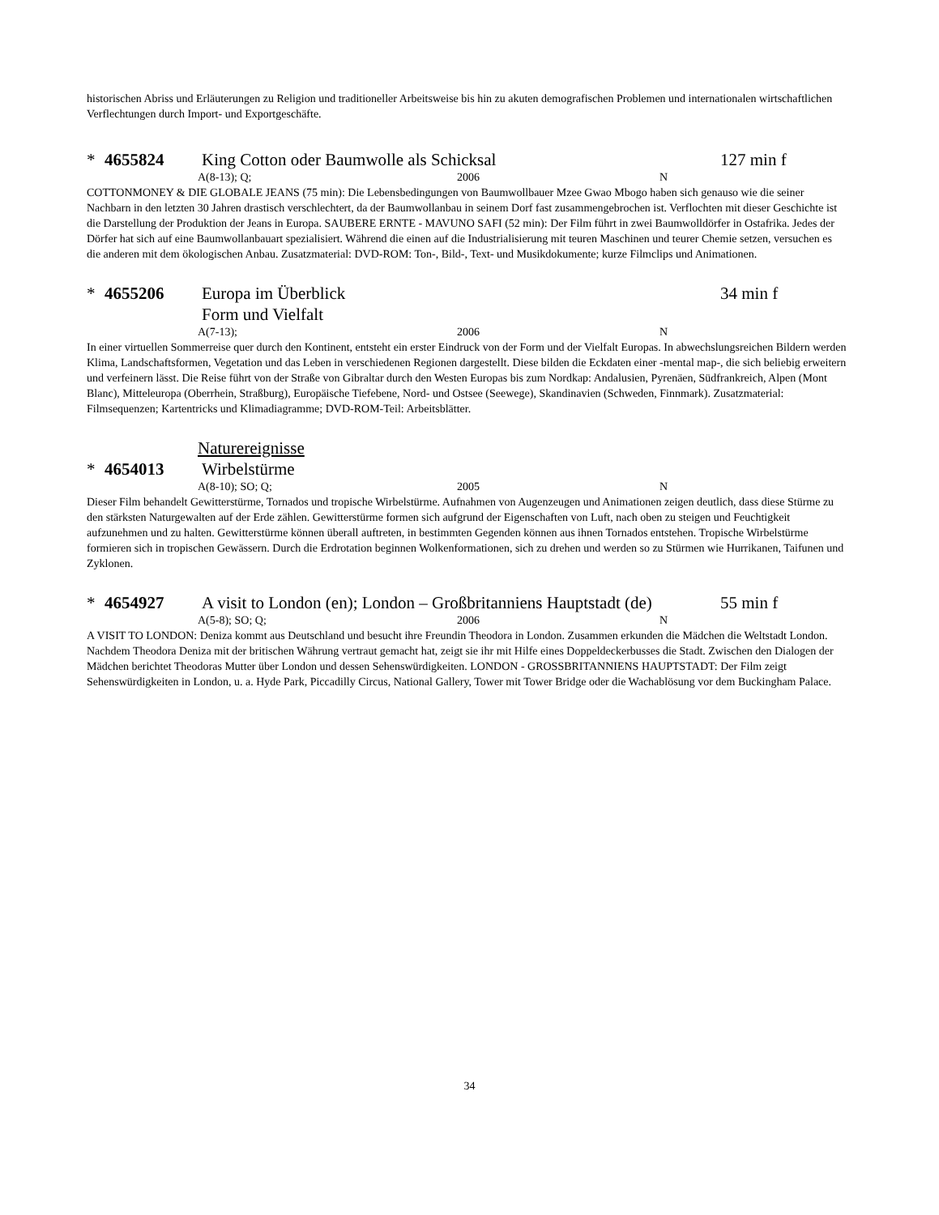historischen Abriss und Erläuterungen zu Religion und traditioneller Arbeitsweise bis hin zu akuten demografischen Problemen und internationalen wirtschaftlichen Verflechtungen durch Import- und Exportgeschäfte.
* 4655824 King Cotton oder Baumwolle als Schicksal 127 min f
A(8-13); Q; 2006 N
COTTONMONEY & DIE GLOBALE JEANS (75 min): Die Lebensbedingungen von Baumwollbauer Mzee Gwao Mbogo haben sich genauso wie die seiner Nachbarn in den letzten 30 Jahren drastisch verschlechtert, da der Baumwollanbau in seinem Dorf fast zusammengebrochen ist. Verflochten mit dieser Geschichte ist die Darstellung der Produktion der Jeans in Europa. SAUBERE ERNTE - MAVUNO SAFI (52 min): Der Film führt in zwei Baumwolldörfer in Ostafrika. Jedes der Dörfer hat sich auf eine Baumwollanbauart spezialisiert. Während die einen auf die Industrialisierung mit teuren Maschinen und teurer Chemie setzen, versuchen es die anderen mit dem ökologischen Anbau. Zusatzmaterial: DVD-ROM: Ton-, Bild-, Text- und Musikdokumente; kurze Filmclips und Animationen.
* 4655206 Europa im Überblick 34 min f
Form und Vielfalt
A(7-13); 2006 N
In einer virtuellen Sommerreise quer durch den Kontinent, entsteht ein erster Eindruck von der Form und der Vielfalt Europas. In abwechslungsreichen Bildern werden Klima, Landschaftsformen, Vegetation und das Leben in verschiedenen Regionen dargestellt. Diese bilden die Eckdaten einer -mental map-, die sich beliebig erweitern und verfeinern lässt. Die Reise führt von der Straße von Gibraltar durch den Westen Europas bis zum Nordkap: Andalusien, Pyrenäen, Südfrankreich, Alpen (Mont Blanc), Mitteleuropa (Oberrhein, Straßburg), Europäische Tiefebene, Nord- und Ostsee (Seewege), Skandinavien (Schweden, Finnmark). Zusatzmaterial: Filmsequenzen; Kartentricks und Klimadiagramme; DVD-ROM-Teil: Arbeitsblätter.
Naturereignisse
* 4654013 Wirbelstürme
A(8-10); SO; Q; 2005 N
Dieser Film behandelt Gewitterstürme, Tornados und tropische Wirbelstürme. Aufnahmen von Augenzeugen und Animationen zeigen deutlich, dass diese Stürme zu den stärksten Naturgewalten auf der Erde zählen. Gewitterstürme formen sich aufgrund der Eigenschaften von Luft, nach oben zu steigen und Feuchtigkeit aufzunehmen und zu halten. Gewitterstürme können überall auftreten, in bestimmten Gegenden können aus ihnen Tornados entstehen. Tropische Wirbelstürme formieren sich in tropischen Gewässern. Durch die Erdrotation beginnen Wolkenformationen, sich zu drehen und werden so zu Stürmen wie Hurrikanen, Taifunen und Zyklonen.
* 4654927 A visit to London (en); London – Großbritanniens Hauptstadt (de) 55 min f
A(5-8); SO; Q; 2006 N
A VISIT TO LONDON: Deniza kommt aus Deutschland und besucht ihre Freundin Theodora in London. Zusammen erkunden die Mädchen die Weltstadt London. Nachdem Theodora Deniza mit der britischen Währung vertraut gemacht hat, zeigt sie ihr mit Hilfe eines Doppeldeckerbusses die Stadt. Zwischen den Dialogen der Mädchen berichtet Theodoras Mutter über London und dessen Sehenswürdigkeiten. LONDON - GROSSBRITANNIENS HAUPTSTADT: Der Film zeigt Sehenswürdigkeiten in London, u. a. Hyde Park, Piccadilly Circus, National Gallery, Tower mit Tower Bridge oder die Wachablösung vor dem Buckingham Palace.
34